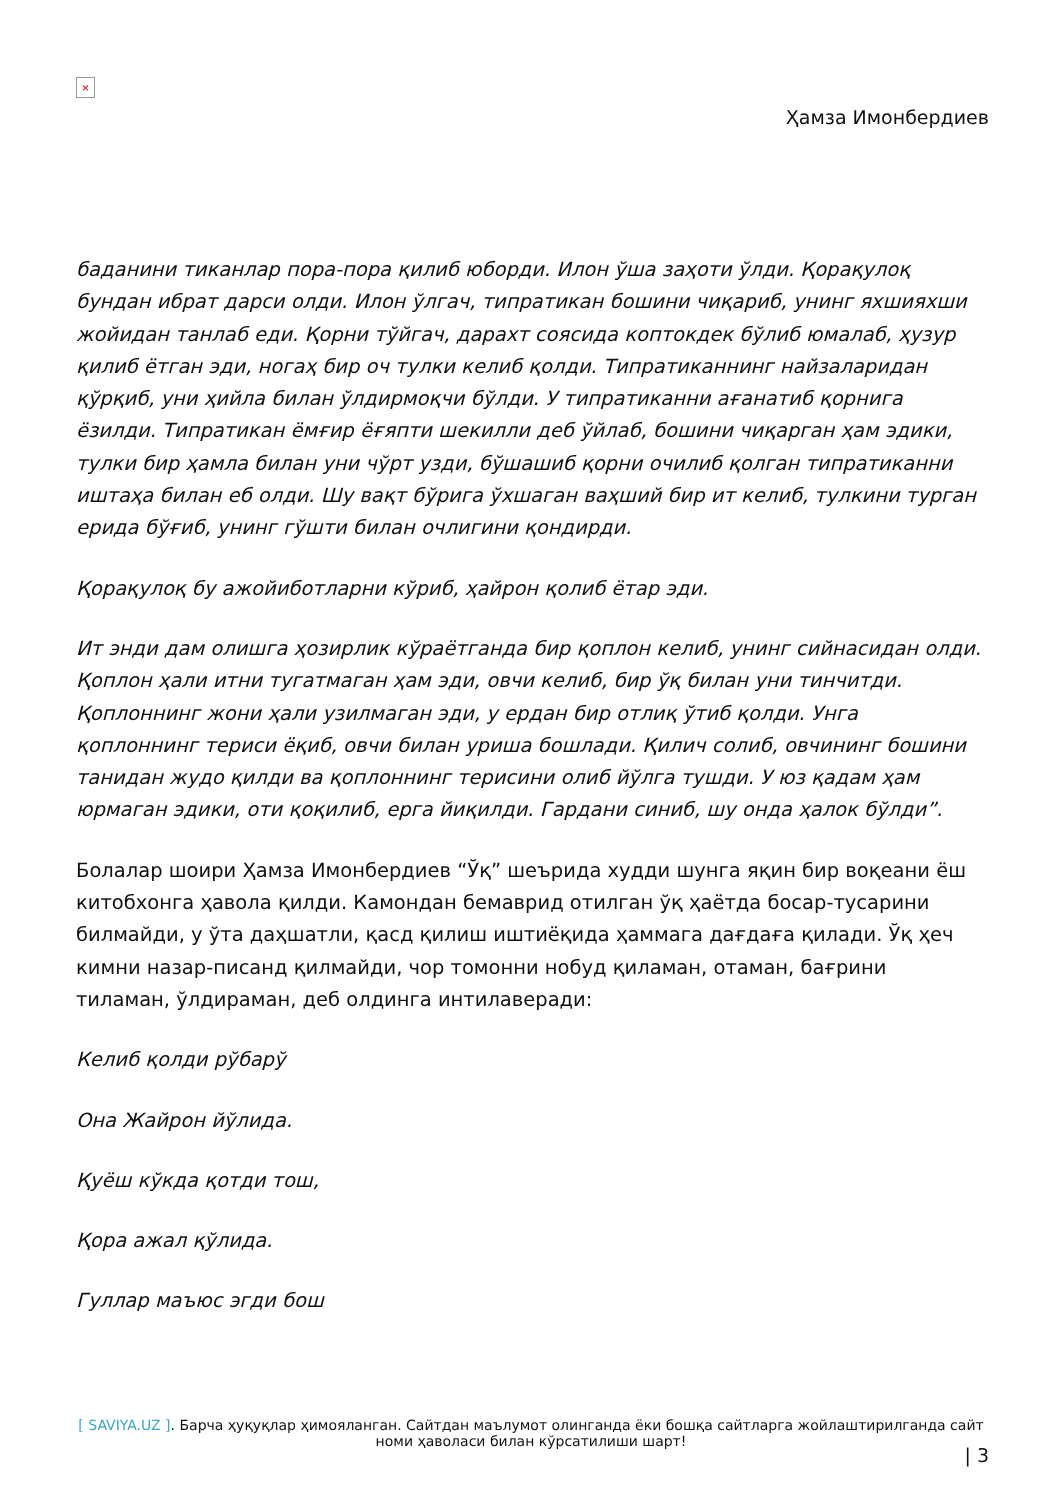×
Ҳамза Имонбердиев
баданини тиканлар пора-пора қилиб юборди. Илон ўша заҳоти ўлди. Қорақулоқ бундан ибрат дарси олди. Илон ўлгач, типратикан бошини чиқариб, унинг яхшияхши жойидан танлаб еди. Қорни тўйгач, дарахт соясида коптокдек бўлиб юмалаб, ҳузур қилиб ётган эди, ногаҳ бир оч тулки келиб қолди. Типратиканнинг найзаларидан қўрқиб, уни ҳийла билан ўлдирмоқчи бўлди. У типратиканни ағанатиб қорнига ёзилди. Типратикан ёмғир ёғяпти шекилли деб ўйлаб, бошини чиқарган ҳам эдики, тулки бир ҳамла билан уни чўрт узди, бўшашиб қорни очилиб қолган типратиканни иштаҳа билан еб олди. Шу вақт бўрига ўхшаган ваҳший бир ит келиб, тулкини турган ерида бўғиб, унинг гўшти билан очлигини қондирди.
Қорақулоқ бу ажойиботларни кўриб, ҳайрон қолиб ётар эди.
Ит энди дам олишга ҳозирлик кўраётганда бир қоплон келиб, унинг сийнасидан олди. Қоплон ҳали итни тугатмаган ҳам эди, овчи келиб, бир ўқ билан уни тинчитди. Қоплоннинг жони ҳали узилмаган эди, у ердан бир отлиқ ўтиб қолди. Унга қоплоннинг териси ёқиб, овчи билан уриша бошлади. Қилич солиб, овчининг бошини танидан жудо қилди ва қоплоннинг терисини олиб йўлга тушди. У юз қадам ҳам юрмаган эдики, оти қоқилиб, ерга йиқилди. Гардани синиб, шу онда ҳалок бўлди”.
Болалар шоири Ҳамза Имонбердиев “Ўқ” шеърида худди шунга яқин бир воқеани ёш китобхонга ҳавола қилди. Камондан бемаврид отилган ўқ ҳаётда босар-тусарини билмайди, у ўта даҳшатли, қасд қилиш иштиёқида ҳаммага дағдаға қилади. Ўқ ҳеч кимни назар-писанд қилмайди, чор томонни нобуд қиламан, отаман, бағрини тиламан, ўлдираман, деб олдинга интилаверади:
Келиб қолди рўбарў
Она Жайрон йўлида.
Қуёш кўкда қотди тош,
Қора ажал қўлида.
Гуллар маъюс эгди бош
[ SAVIYA.UZ ]. Барча ҳуқуқлар ҳимояланган. Сайтдан маълумот олинганда ёки бошқа сайтларга жойлаштирилганда сайт номи ҳаволаси билан кўрсатилиши шарт!
| 3